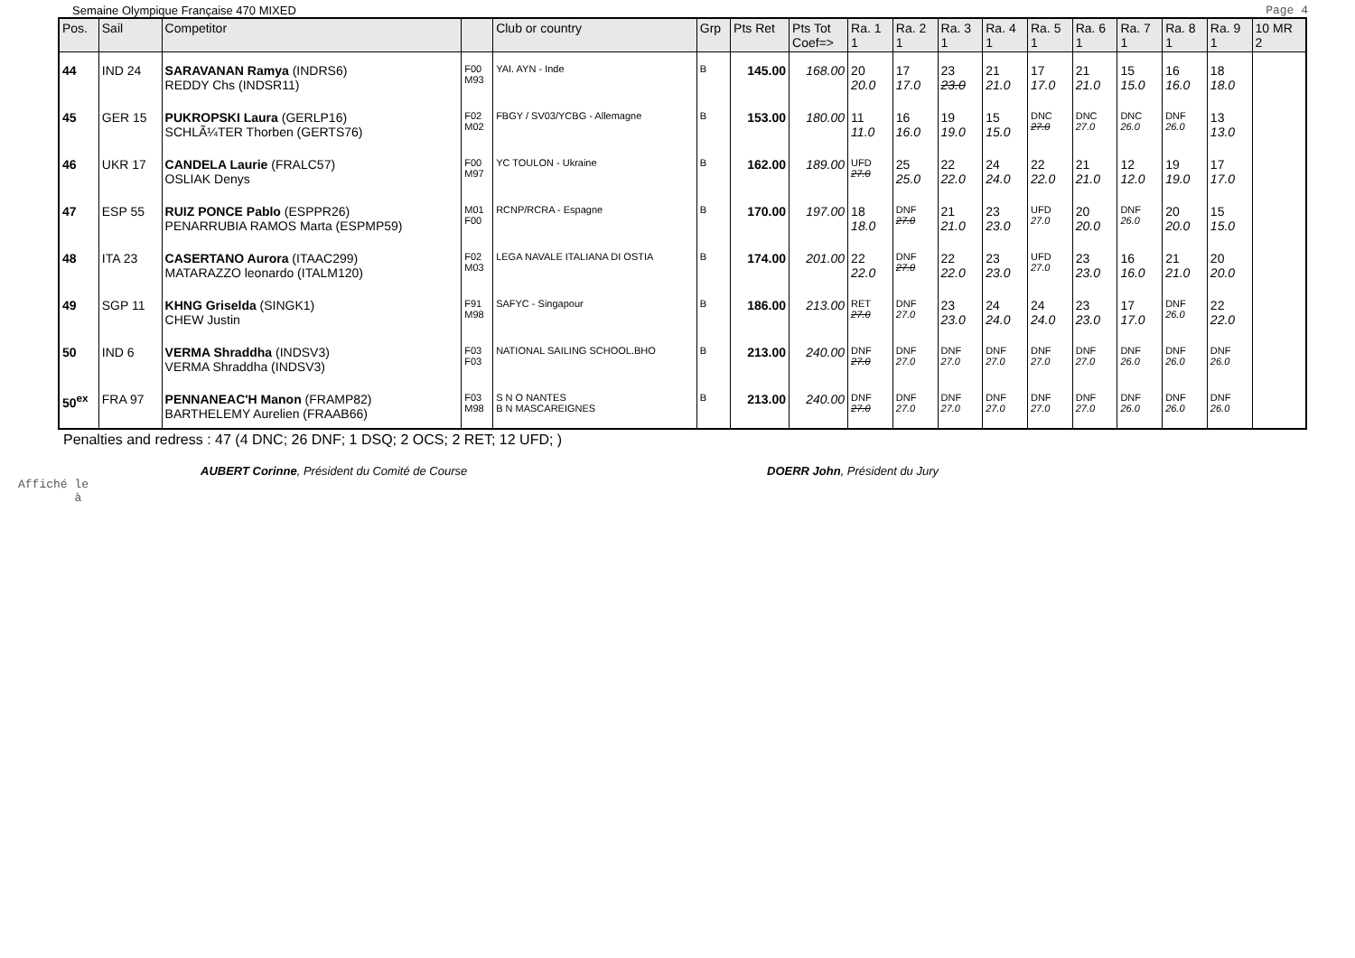Semaine Olympique Française 470 MIXED Page 4
| Pos. | Sail | Competitor | | Club or country | Grp | Pts Ret | Pts Tot Coef=> | Ra. 1 1 | Ra. 2 1 | Ra. 3 1 | Ra. 4 1 | Ra. 5 1 | Ra. 6 1 | Ra. 7 1 | Ra. 8 1 | Ra. 9 1 | 10 MR 2 |
| --- | --- | --- | --- | --- | --- | --- | --- | --- | --- | --- | --- | --- | --- | --- | --- | --- | --- |
| 44 | IND 24 | SARAVANAN Ramya (INDRS6) REDDY Chs (INDSR11) | F00 M93 | YAI. AYN - Inde | B | 145.00 | 168.00 | 20 20.0 | 17 17.0 | 23 23.0 | 21 21.0 | 17 17.0 | 21 21.0 | 15 15.0 | 16 16.0 | 18 18.0 | |
| 45 | GER 15 | PUKROPSKI Laura (GERLP16) SCHLÃ¼TER Thorben (GERTS76) | F02 M02 | FBGY / SV03/YCBG - Allemagne | B | 153.00 | 180.00 | 11 11.0 | 16 16.0 | 19 19.0 | 15 15.0 | DNC 27.0 | DNC 27.0 | DNC 26.0 | DNF 26.0 | 13 13.0 | |
| 46 | UKR 17 | CANDELA Laurie (FRALC57) OSLIAK Denys | F00 M97 | YC TOULON - Ukraine | B | 162.00 | 189.00 | UFD 27.0 | 25 25.0 | 22 22.0 | 24 24.0 | 22 22.0 | 21 21.0 | 12 12.0 | 19 19.0 | 17 17.0 | |
| 47 | ESP 55 | RUIZ PONCE Pablo (ESPPR26) PENARRUBIA RAMOS Marta (ESPMP59) | M01 F00 | RCNP/RCRA - Espagne | B | 170.00 | 197.00 | 18 18.0 | DNF 27.0 | 21 21.0 | 23 23.0 | UFD 27.0 | 20 20.0 | DNF 26.0 | 20 20.0 | 15 15.0 | |
| 48 | ITA 23 | CASERTANO Aurora (ITAAC299) MATARAZZO leonardo (ITALM120) | F02 M03 | LEGA NAVALE ITALIANA DI OSTIA | B | 174.00 | 201.00 | 22 22.0 | DNF 27.0 | 22 22.0 | 23 23.0 | UFD 27.0 | 23 23.0 | 16 16.0 | 21 21.0 | 20 20.0 | |
| 49 | SGP 11 | KHNG Griselda (SINGK1) CHEW Justin | F91 M98 | SAFYC - Singapour | B | 186.00 | 213.00 | RET 27.0 | DNF 27.0 | 23 23.0 | 24 24.0 | 24 24.0 | 23 23.0 | 17 17.0 | DNF 26.0 | 22 22.0 | |
| 50 | IND 6 | VERMA Shraddha (INDSV3) VERMA Shraddha (INDSV3) | F03 F03 | NATIONAL SAILING SCHOOL.BHO | B | 213.00 | 240.00 | DNF 27.0 | DNF 27.0 | DNF 27.0 | DNF 27.0 | DNF 27.0 | DNF 27.0 | DNF 26.0 | DNF 26.0 | DNF 26.0 | |
| 50<sup>ex</sup> | FRA 97 | PENNANEAC'H Manon (FRAMP82) BARTHELEMY Aurelien (FRAAB66) | F03 M98 | S N O NANTES B N MASCAREIGNES | B | 213.00 | 240.00 | DNF 27.0 | DNF 27.0 | DNF 27.0 | DNF 27.0 | DNF 27.0 | DNF 27.0 | DNF 26.0 | DNF 26.0 | DNF 26.0 | |
Penalties and redress : 47 (4 DNC; 26 DNF; 1 DSQ; 2 OCS; 2 RET; 12 UFD; )
AUBERT Corinne, Président du Comité de Course DOERR John, Président du Jury
Affiché le
à